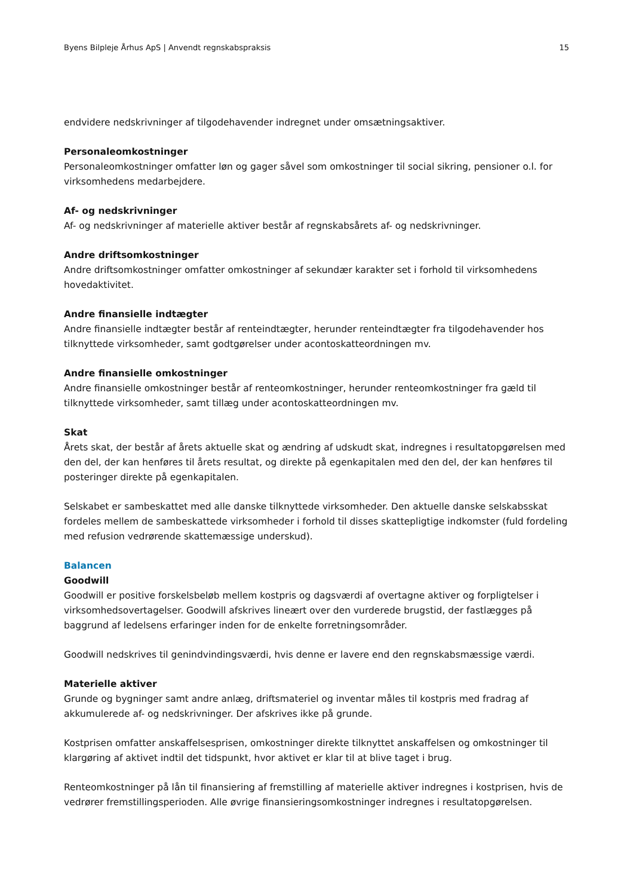Byens Bilpleje Århus ApS | Anvendt regnskabspraksis 15
endvidere nedskrivninger af tilgodehavender indregnet under omsætningsaktiver.
Personaleomkostninger
Personaleomkostninger omfatter løn og gager såvel som omkostninger til social sikring, pensioner o.l. for virksomhedens medarbejdere.
Af- og nedskrivninger
Af- og nedskrivninger af materielle aktiver består af regnskabsårets af- og nedskrivninger.
Andre driftsomkostninger
Andre driftsomkostninger omfatter omkostninger af sekundær karakter set i forhold til virksomhedens hovedaktivitet.
Andre finansielle indtægter
Andre finansielle indtægter består af renteindtægter, herunder renteindtægter fra tilgodehavender hos tilknyttede virksomheder, samt godtgørelser under acontoskatteordningen mv.
Andre finansielle omkostninger
Andre finansielle omkostninger består af renteomkostninger, herunder renteomkostninger fra gæld til tilknyttede virksomheder, samt tillæg under acontoskatteordningen mv.
Skat
Årets skat, der består af årets aktuelle skat og ændring af udskudt skat, indregnes i resultatopgørelsen med den del, der kan henføres til årets resultat, og direkte på egenkapitalen med den del, der kan henføres til posteringer direkte på egenkapitalen.
Selskabet er sambeskattet med alle danske tilknyttede virksomheder. Den aktuelle danske selskabsskat fordeles mellem de sambeskattede virksomheder i forhold til disses skattepligtige indkomster (fuld fordeling med refusion vedrørende skattemæssige underskud).
Balancen
Goodwill
Goodwill er positive forskelsbeløb mellem kostpris og dagsværdi af overtagne aktiver og forpligtelser i virksomhedsovertagelser. Goodwill afskrives lineært over den vurderede brugstid, der fastlægges på baggrund af ledelsens erfaringer inden for de enkelte forretningsområder.
Goodwill nedskrives til genindvindingsværdi, hvis denne er lavere end den regnskabsmæssige værdi.
Materielle aktiver
Grunde og bygninger samt andre anlæg, driftsmateriel og inventar måles til kostpris med fradrag af akkumulerede af- og nedskrivninger. Der afskrives ikke på grunde.
Kostprisen omfatter anskaffelsesprisen, omkostninger direkte tilknyttet anskaffelsen og omkostninger til klargøring af aktivet indtil det tidspunkt, hvor aktivet er klar til at blive taget i brug.
Renteomkostninger på lån til finansiering af fremstilling af materielle aktiver indregnes i kostprisen, hvis de vedrører fremstillingsperioden. Alle øvrige finansieringsomkostninger indregnes i resultatopgørelsen.